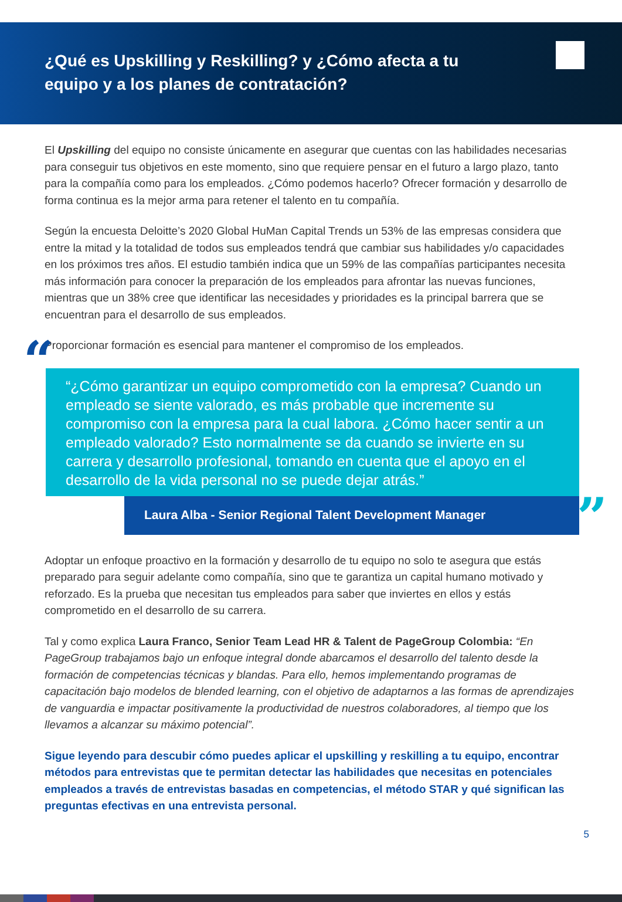¿Qué es Upskilling y Reskilling? y ¿Cómo afecta a tu equipo y a los planes de contratación?
El Upskilling del equipo no consiste únicamente en asegurar que cuentas con las habilidades necesarias para conseguir tus objetivos en este momento, sino que requiere pensar en el futuro a largo plazo, tanto para la compañía como para los empleados. ¿Cómo podemos hacerlo? Ofrecer formación y desarrollo de forma continua es la mejor arma para retener el talento en tu compañía.
Según la encuesta Deloitte’s 2020 Global HuMan Capital Trends un 53% de las empresas considera que entre la mitad y la totalidad de todos sus empleados tendrá que cambiar sus habilidades y/o capacidades en los próximos tres años. El estudio también indica que un 59% de las compañías participantes necesita más información para conocer la preparación de los empleados para afrontar las nuevas funciones, mientras que un 38% cree que identificar las necesidades y prioridades es la principal barrera que se encuentran para el desarrollo de sus empleados.
Proporcionar formación es esencial para mantener el compromiso de los empleados.
““¿Cómo garantizar un equipo comprometido con la empresa? Cuando un empleado se siente valorado, es más probable que incremente su compromiso con la empresa para la cual labora. ¿Cómo hacer sentir a un empleado valorado? Esto normalmente se da cuando se invierte en su carrera y desarrollo profesional, tomando en cuenta que el apoyo en el desarrollo de la vida personal no se puede dejar atrás.”
Laura Alba - Senior Regional Talent Development Manager”
Adoptar un enfoque proactivo en la formación y desarrollo de tu equipo no solo te asegura que estás preparado para seguir adelante como compañía, sino que te garantiza un capital humano motivado y reforzado. Es la prueba que necesitan tus empleados para saber que inviertes en ellos y estás comprometido en el desarrollo de su carrera.
Tal y como explica Laura Franco, Senior Team Lead HR & Talent de PageGroup Colombia: “En PageGroup trabajamos bajo un enfoque integral donde abarcamos el desarrollo del talento desde la formación de competencias técnicas y blandas. Para ello, hemos implementando programas de capacitación bajo modelos de blended learning, con el objetivo de adaptarnos a las formas de aprendizajes de vanguardia e impactar positivamente la productividad de nuestros colaboradores, al tiempo que los llevamos a alcanzar su máximo potencial”.
Sigue leyendo para descubir cómo puedes aplicar el upskilling y reskilling a tu equipo, encontrar métodos para entrevistas que te permitan detectar las habilidades que necesitas en potenciales empleados a través de entrevistas basadas en competencias, el método STAR y qué significan las preguntas efectivas en una entrevista personal.
5